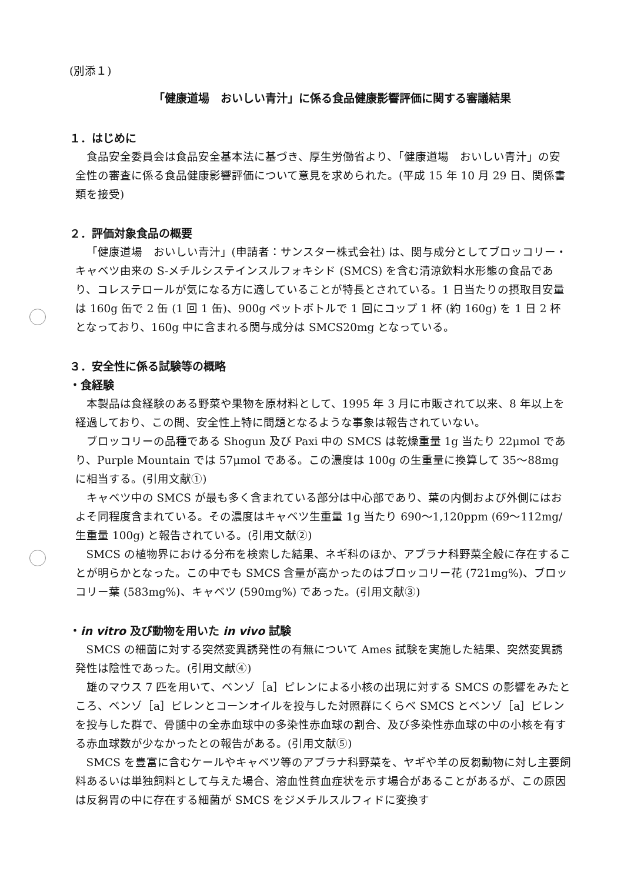(別添１)
「健康道場　おいしい青汁」に係る食品健康影響評価に関する審議結果
１．はじめに
食品安全委員会は食品安全基本法に基づき、厚生労働省より、「健康道場　おいしい青汁」の安全性の審査に係る食品健康影響評価について意見を求められた。(平成 15 年 10 月 29 日、関係書類を接受)
２．評価対象食品の概要
「健康道場　おいしい青汁」(申請者：サンスター株式会社) は、関与成分としてブロッコリー・キャベツ由来の S-メチルシステインスルフォキシド (SMCS) を含む清涼飲料水形態の食品であり、コレステロールが気になる方に適していることが特長とされている。1 日当たりの摂取目安量は 160g 缶で 2 缶 (1 回 1 缶)、900g ペットボトルで 1 回にコップ 1 杯 (約 160g) を 1 日 2 杯となっており、160g 中に含まれる関与成分は SMCS20mg となっている。
３．安全性に係る試験等の概略
・食経験
本製品は食経験のある野菜や果物を原材料として、1995 年 3 月に市販されて以来、8 年以上を経過しており、この間、安全性上特に問題となるような事象は報告されていない。
ブロッコリーの品種である Shogun 及び Paxi 中の SMCS は乾燥重量 1g 当たり 22μmol であり、Purple Mountain では 57μmol である。この濃度は 100g の生重量に換算して 35～88mg に相当する。(引用文献①)
キャベツ中の SMCS が最も多く含まれている部分は中心部であり、葉の内側および外側にはおよそ同程度含まれている。その濃度はキャベツ生重量 1g 当たり 690～1,120ppm (69～112mg/生重量 100g) と報告されている。(引用文献②)
SMCS の植物界における分布を検索した結果、ネギ科のほか、アブラナ科野菜全般に存在することが明らかとなった。この中でも SMCS 含量が高かったのはブロッコリー花 (721mg%)、ブロッコリー葉 (583mg%)、キャベツ (590mg%) であった。(引用文献③)
・in vitro 及び動物を用いた in vivo 試験
SMCS の細菌に対する突然変異誘発性の有無について Ames 試験を実施した結果、突然変異誘発性は陰性であった。(引用文献④)
雄のマウス 7 匹を用いて、ベンゾ［a］ピレンによる小核の出現に対する SMCS の影響をみたところ、ベンゾ［a］ピレンとコーンオイルを投与した対照群にくらべ SMCS とベンゾ［a］ピレンを投与した群で、骨髄中の全赤血球中の多染性赤血球の割合、及び多染性赤血球の中の小核を有する赤血球数が少なかったとの報告がある。(引用文献⑤)
SMCS を豊富に含むケールやキャベツ等のアブラナ科野菜を、ヤギや羊の反芻動物に対し主要飼料あるいは単独飼料として与えた場合、溶血性貧血症状を示す場合があることがあるが、この原因は反芻胃の中に存在する細菌が SMCS をジメチルスルフィドに変換す